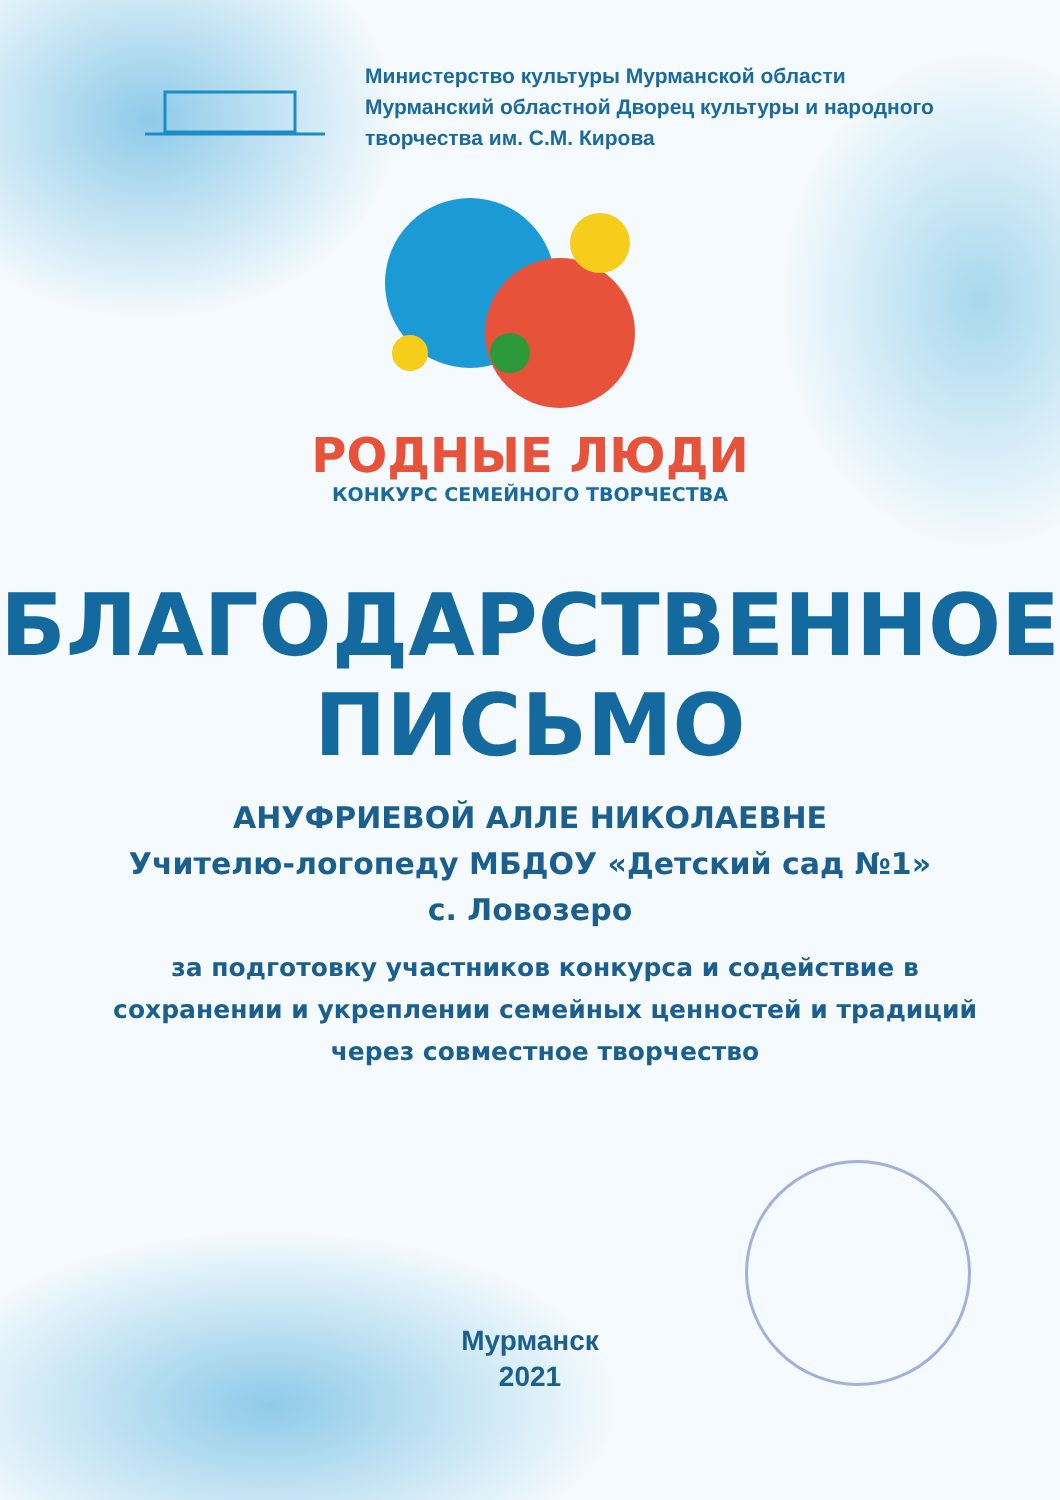Министерство культуры Мурманской области
Мурманский областной Дворец культуры и народного
творчества им. С.М. Кирова
РОДНЫЕ ЛЮДИ
КОНКУРС СЕМЕЙНОГО ТВОРЧЕСТВА
БЛАГОДАРСТВЕННОЕ
ПИСЬМО
АНУФРИЕВОЙ АЛЛЕ НИКОЛАЕВНЕ
Учителю-логопеду МБДОУ «Детский сад №1»
с. Ловозеро
за подготовку участников конкурса и содействие в сохранении и укреплении семейных ценностей и традиций через совместное творчество
Мурманск
2021